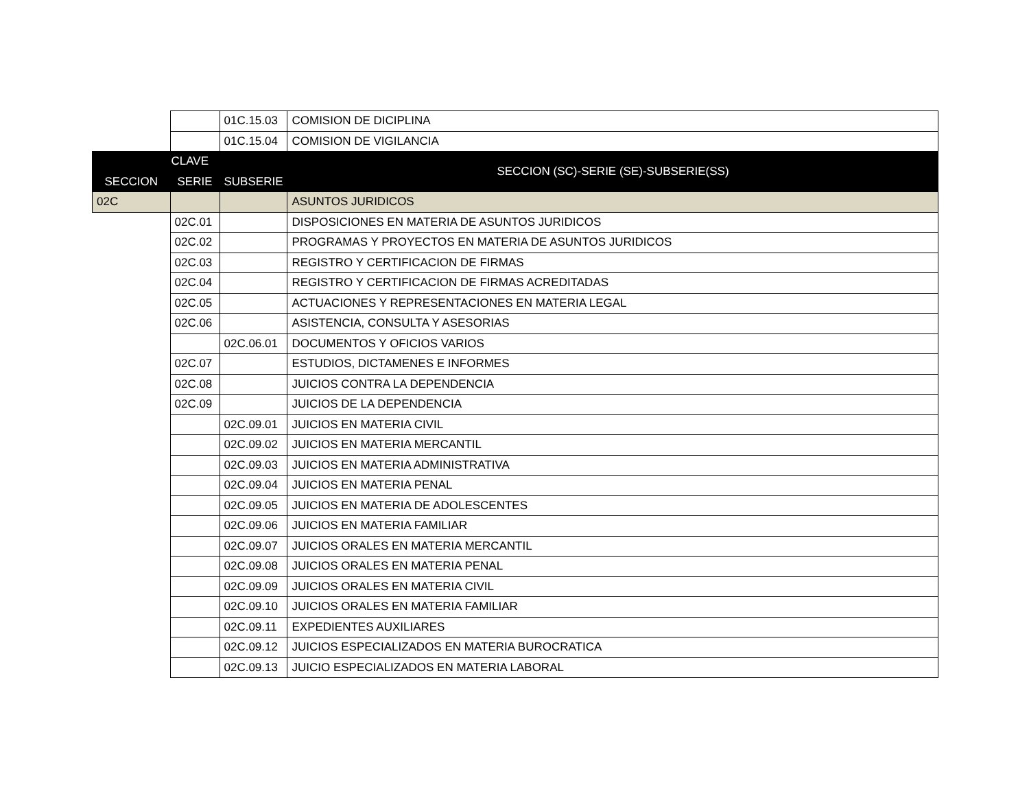| | | 01C.15.03 | COMISION DE DICIPLINA |
| | | 01C.15.04 | COMISION DE VIGILANCIA |
| CLAVE | | | SECCION (SC)-SERIE (SE)-SUBSERIE(SS) |
| SECCION | SERIE | SUBSERIE | |
| 02C | | | ASUNTOS JURIDICOS |
| | 02C.01 | | DISPOSICIONES EN MATERIA DE ASUNTOS JURIDICOS |
| | 02C.02 | | PROGRAMAS Y PROYECTOS EN MATERIA DE ASUNTOS JURIDICOS |
| | 02C.03 | | REGISTRO Y CERTIFICACION DE FIRMAS |
| | 02C.04 | | REGISTRO Y CERTIFICACION DE FIRMAS ACREDITADAS |
| | 02C.05 | | ACTUACIONES Y REPRESENTACIONES EN MATERIA LEGAL |
| | 02C.06 | | ASISTENCIA, CONSULTA Y ASESORIAS |
| | | 02C.06.01 | DOCUMENTOS Y OFICIOS VARIOS |
| | 02C.07 | | ESTUDIOS, DICTAMENES E INFORMES |
| | 02C.08 | | JUICIOS CONTRA LA DEPENDENCIA |
| | 02C.09 | | JUICIOS DE LA DEPENDENCIA |
| | | 02C.09.01 | JUICIOS EN MATERIA CIVIL |
| | | 02C.09.02 | JUICIOS EN MATERIA MERCANTIL |
| | | 02C.09.03 | JUICIOS EN MATERIA ADMINISTRATIVA |
| | | 02C.09.04 | JUICIOS EN MATERIA PENAL |
| | | 02C.09.05 | JUICIOS EN MATERIA DE ADOLESCENTES |
| | | 02C.09.06 | JUICIOS EN MATERIA FAMILIAR |
| | | 02C.09.07 | JUICIOS ORALES EN MATERIA MERCANTIL |
| | | 02C.09.08 | JUICIOS ORALES EN MATERIA PENAL |
| | | 02C.09.09 | JUICIOS ORALES EN MATERIA CIVIL |
| | | 02C.09.10 | JUICIOS ORALES EN MATERIA FAMILIAR |
| | | 02C.09.11 | EXPEDIENTES AUXILIARES |
| | | 02C.09.12 | JUICIOS ESPECIALIZADOS EN MATERIA BUROCRATICA |
| | | 02C.09.13 | JUICIO ESPECIALIZADOS EN MATERIA LABORAL |